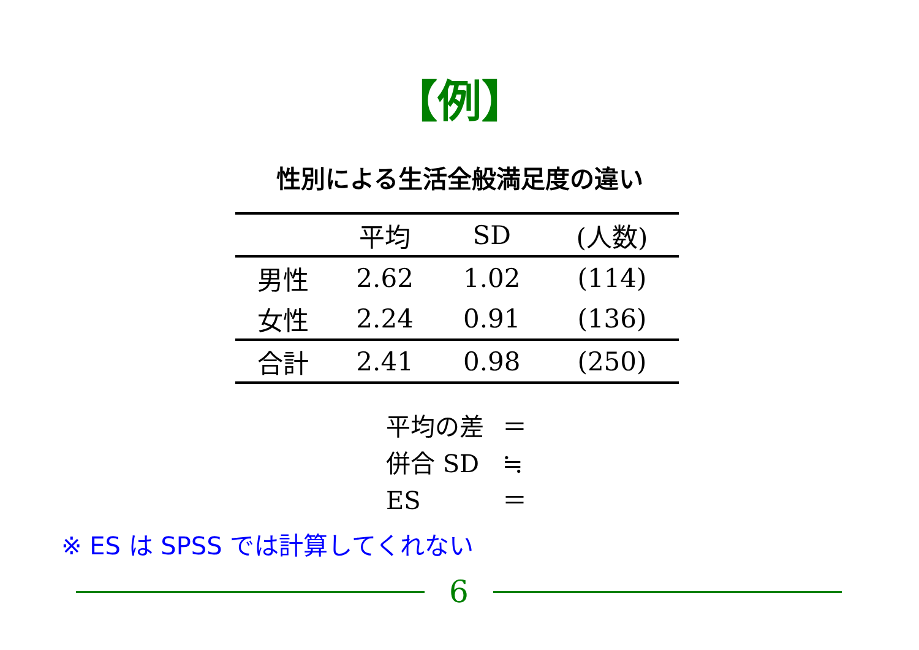【例】
性別による生活全般満足度の違い
| | 平均 | SD | (人数) |
| --- | --- | --- | --- |
| 男性 | 2.62 | 1.02 | (114) |
| 女性 | 2.24 | 0.91 | (136) |
| 合計 | 2.41 | 0.98 | (250) |
平均の差 ＝
併合 SD ≒
ES ＝
※ ES は SPSS では計算してくれない
6